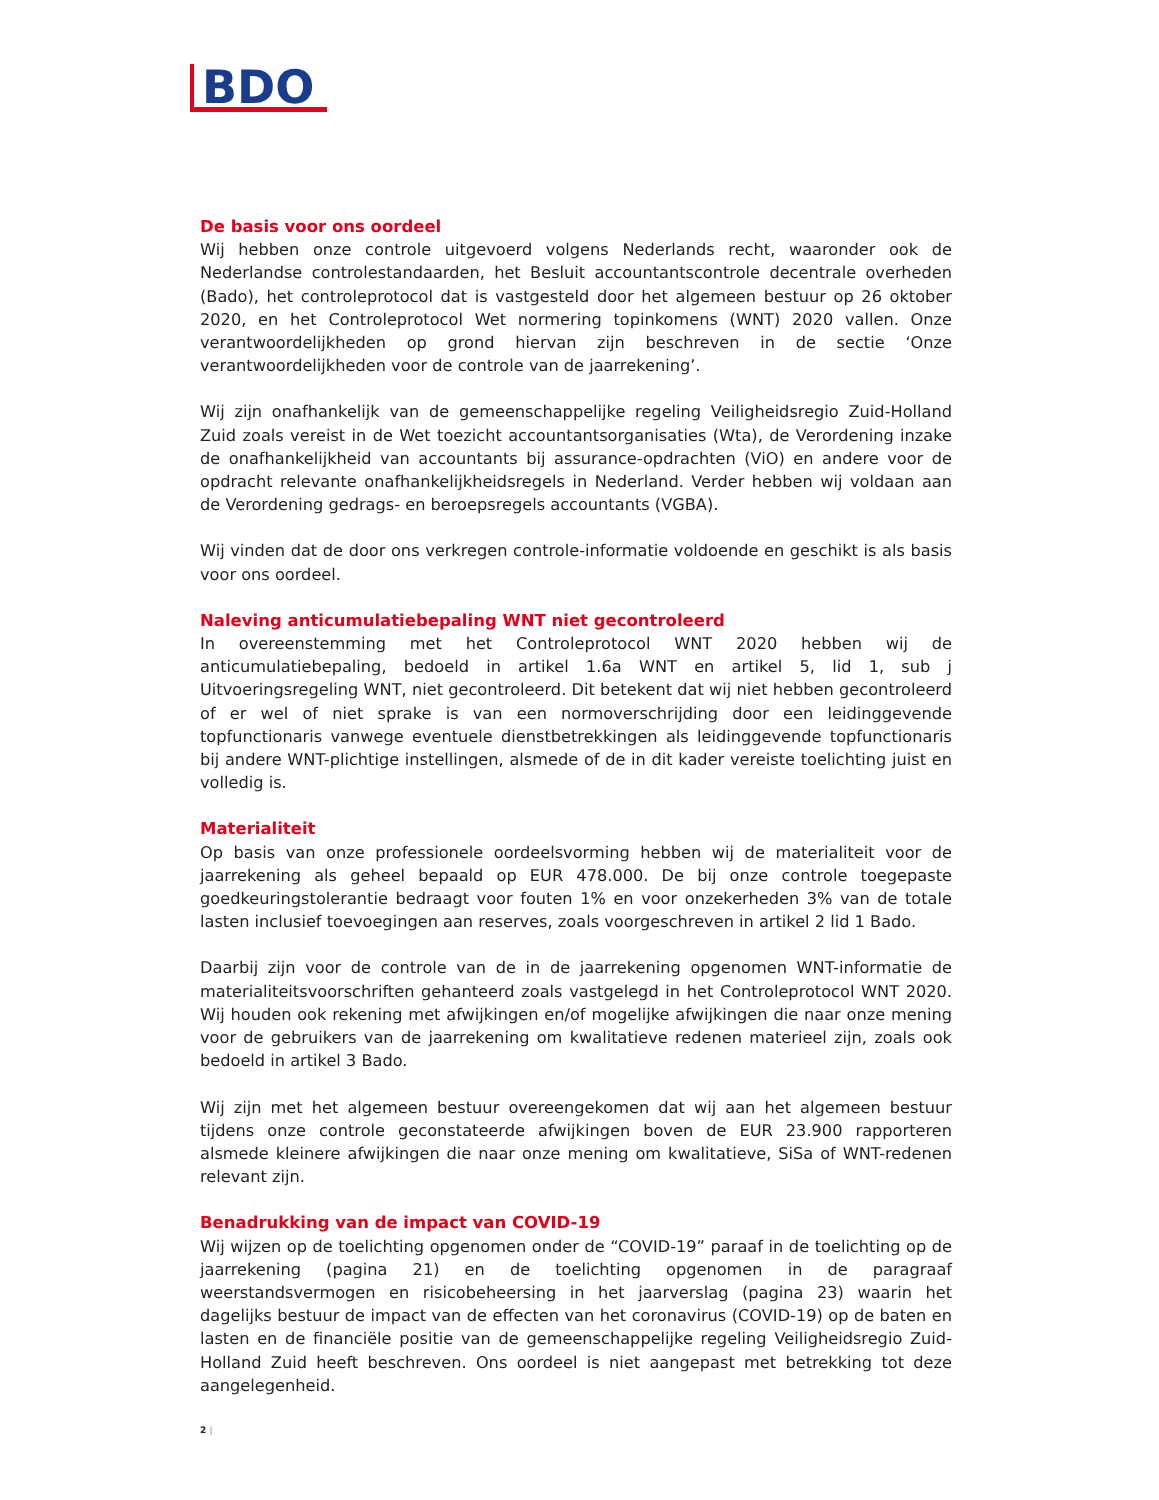BDO
De basis voor ons oordeel
Wij hebben onze controle uitgevoerd volgens Nederlands recht, waaronder ook de Nederlandse controlestandaarden, het Besluit accountantscontrole decentrale overheden (Bado), het controleprotocol dat is vastgesteld door het algemeen bestuur op 26 oktober 2020, en het Controleprotocol Wet normering topinkomens (WNT) 2020 vallen. Onze verantwoordelijkheden op grond hiervan zijn beschreven in de sectie ‘Onze verantwoordelijkheden voor de controle van de jaarrekening’.
Wij zijn onafhankelijk van de gemeenschappelijke regeling Veiligheidsregio Zuid-Holland Zuid zoals vereist in de Wet toezicht accountantsorganisaties (Wta), de Verordening inzake de onafhankelijkheid van accountants bij assurance-opdrachten (ViO) en andere voor de opdracht relevante onafhankelijkheidsregels in Nederland. Verder hebben wij voldaan aan de Verordening gedrags- en beroepsregels accountants (VGBA).
Wij vinden dat de door ons verkregen controle-informatie voldoende en geschikt is als basis voor ons oordeel.
Naleving anticumulatiebepaling WNT niet gecontroleerd
In overeenstemming met het Controleprotocol WNT 2020 hebben wij de anticumulatiebepaling, bedoeld in artikel 1.6a WNT en artikel 5, lid 1, sub j Uitvoeringsregeling WNT, niet gecontroleerd. Dit betekent dat wij niet hebben gecontroleerd of er wel of niet sprake is van een normoverschrijding door een leidinggevende topfunctionaris vanwege eventuele dienstbetrekkingen als leidinggevende topfunctionaris bij andere WNT-plichtige instellingen, alsmede of de in dit kader vereiste toelichting juist en volledig is.
Materialiteit
Op basis van onze professionele oordeelsvorming hebben wij de materialiteit voor de jaarrekening als geheel bepaald op EUR 478.000. De bij onze controle toegepaste goedkeuringstolerantie bedraagt voor fouten 1% en voor onzekerheden 3% van de totale lasten inclusief toevoegingen aan reserves, zoals voorgeschreven in artikel 2 lid 1 Bado.
Daarbij zijn voor de controle van de in de jaarrekening opgenomen WNT-informatie de materialiteitsvoorschriften gehanteerd zoals vastgelegd in het Controleprotocol WNT 2020. Wij houden ook rekening met afwijkingen en/of mogelijke afwijkingen die naar onze mening voor de gebruikers van de jaarrekening om kwalitatieve redenen materieel zijn, zoals ook bedoeld in artikel 3 Bado.
Wij zijn met het algemeen bestuur overeengekomen dat wij aan het algemeen bestuur tijdens onze controle geconstateerde afwijkingen boven de EUR 23.900 rapporteren alsmede kleinere afwijkingen die naar onze mening om kwalitatieve, SiSa of WNT-redenen relevant zijn.
Benadrukking van de impact van COVID-19
Wij wijzen op de toelichting opgenomen onder de “COVID-19” paraaf in de toelichting op de jaarrekening (pagina 21) en de toelichting opgenomen in de paragraaf weerstandsvermogen en risicobeheersing in het jaarverslag (pagina 23) waarin het dagelijks bestuur de impact van de effecten van het coronavirus (COVID-19) op de baten en lasten en de financiële positie van de gemeenschappelijke regeling Veiligheidsregio Zuid-Holland Zuid heeft beschreven. Ons oordeel is niet aangepast met betrekking tot deze aangelegenheid.
2 |